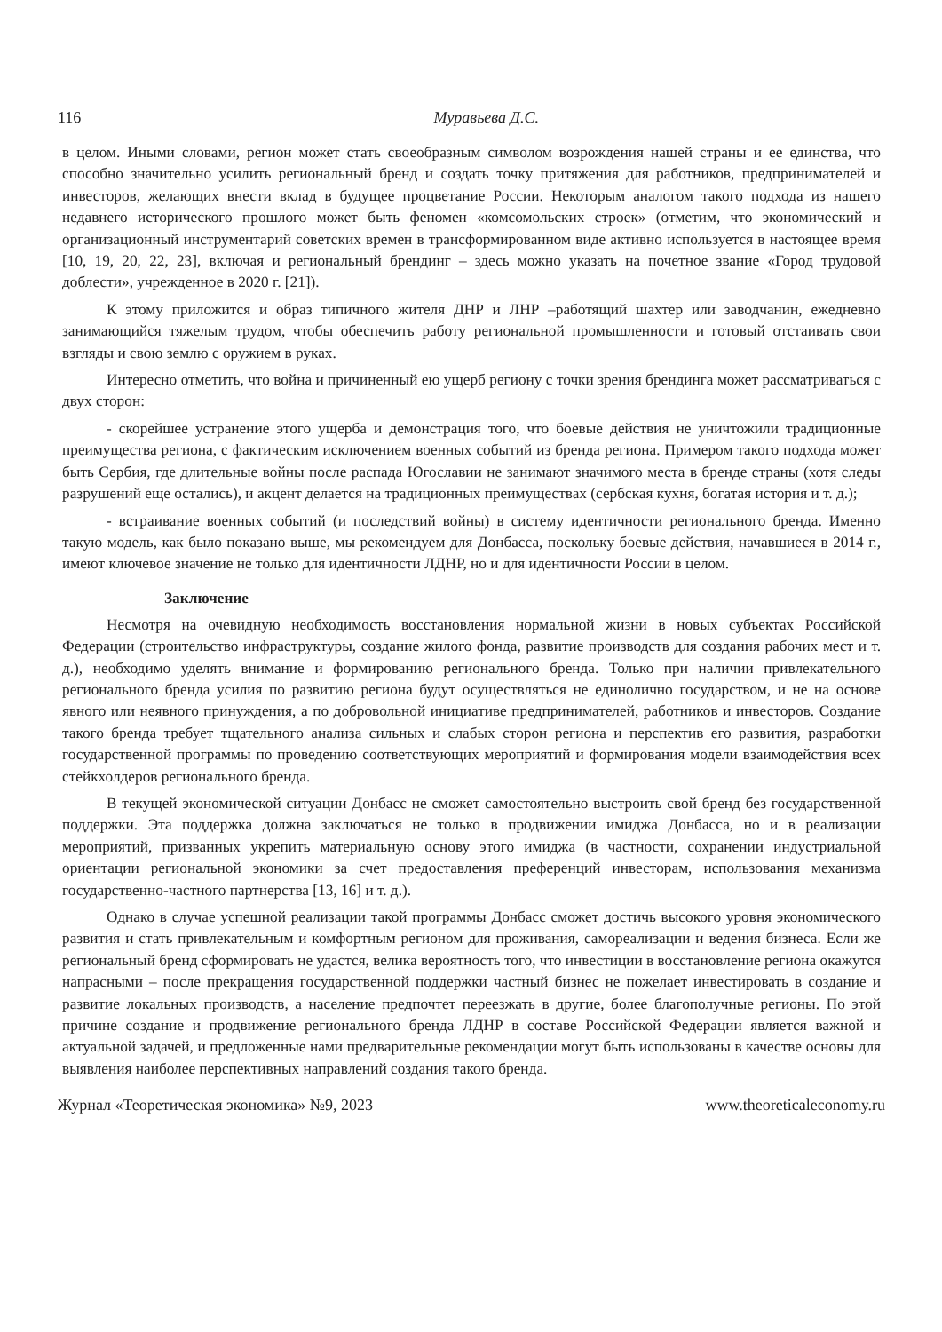116 Муравьева Д.С.
в целом. Иными словами, регион может стать своеобразным символом возрождения нашей страны и ее единства, что способно значительно усилить региональный бренд и создать точку притяжения для работников, предпринимателей и инвесторов, желающих внести вклад в будущее процветание России. Некоторым аналогом такого подхода из нашего недавнего исторического прошлого может быть феномен «комсомольских строек» (отметим, что экономический и организационный инструментарий советских времен в трансформированном виде активно используется в настоящее время [10, 19, 20, 22, 23], включая и региональный брендинг – здесь можно указать на почетное звание «Город трудовой доблести», учрежденное в 2020 г. [21]).
К этому приложится и образ типичного жителя ДНР и ЛНР –работящий шахтер или заводчанин, ежедневно занимающийся тяжелым трудом, чтобы обеспечить работу региональной промышленности и готовый отстаивать свои взгляды и свою землю с оружием в руках.
Интересно отметить, что война и причиненный ею ущерб региону с точки зрения брендинга может рассматриваться с двух сторон:
- скорейшее устранение этого ущерба и демонстрация того, что боевые действия не уничтожили традиционные преимущества региона, с фактическим исключением военных событий из бренда региона. Примером такого подхода может быть Сербия, где длительные войны после распада Югославии не занимают значимого места в бренде страны (хотя следы разрушений еще остались), и акцент делается на традиционных преимуществах (сербская кухня, богатая история и т. д.);
- встраивание военных событий (и последствий войны) в систему идентичности регионального бренда. Именно такую модель, как было показано выше, мы рекомендуем для Донбасса, поскольку боевые действия, начавшиеся в 2014 г., имеют ключевое значение не только для идентичности ЛДНР, но и для идентичности России в целом.
Заключение
Несмотря на очевидную необходимость восстановления нормальной жизни в новых субъектах Российской Федерации (строительство инфраструктуры, создание жилого фонда, развитие производств для создания рабочих мест и т. д.), необходимо уделять внимание и формированию регионального бренда. Только при наличии привлекательного регионального бренда усилия по развитию региона будут осуществляться не единолично государством, и не на основе явного или неявного принуждения, а по добровольной инициативе предпринимателей, работников и инвесторов. Создание такого бренда требует тщательного анализа сильных и слабых сторон региона и перспектив его развития, разработки государственной программы по проведению соответствующих мероприятий и формирования модели взаимодействия всех стейкхолдеров регионального бренда.
В текущей экономической ситуации Донбасс не сможет самостоятельно выстроить свой бренд без государственной поддержки. Эта поддержка должна заключаться не только в продвижении имиджа Донбасса, но и в реализации мероприятий, призванных укрепить материальную основу этого имиджа (в частности, сохранении индустриальной ориентации региональной экономики за счет предоставления преференций инвесторам, использования механизма государственно-частного партнерства [13, 16] и т. д.).
Однако в случае успешной реализации такой программы Донбасс сможет достичь высокого уровня экономического развития и стать привлекательным и комфортным регионом для проживания, самореализации и ведения бизнеса. Если же региональный бренд сформировать не удастся, велика вероятность того, что инвестиции в восстановление региона окажутся напрасными – после прекращения государственной поддержки частный бизнес не пожелает инвестировать в создание и развитие локальных производств, а население предпочтет переезжать в другие, более благополучные регионы. По этой причине создание и продвижение регионального бренда ЛДНР в составе Российской Федерации является важной и актуальной задачей, и предложенные нами предварительные рекомендации могут быть использованы в качестве основы для выявления наиболее перспективных направлений создания такого бренда.
Журнал «Теоретическая экономика» №9, 2023 www.theoreticaleconomy.ru